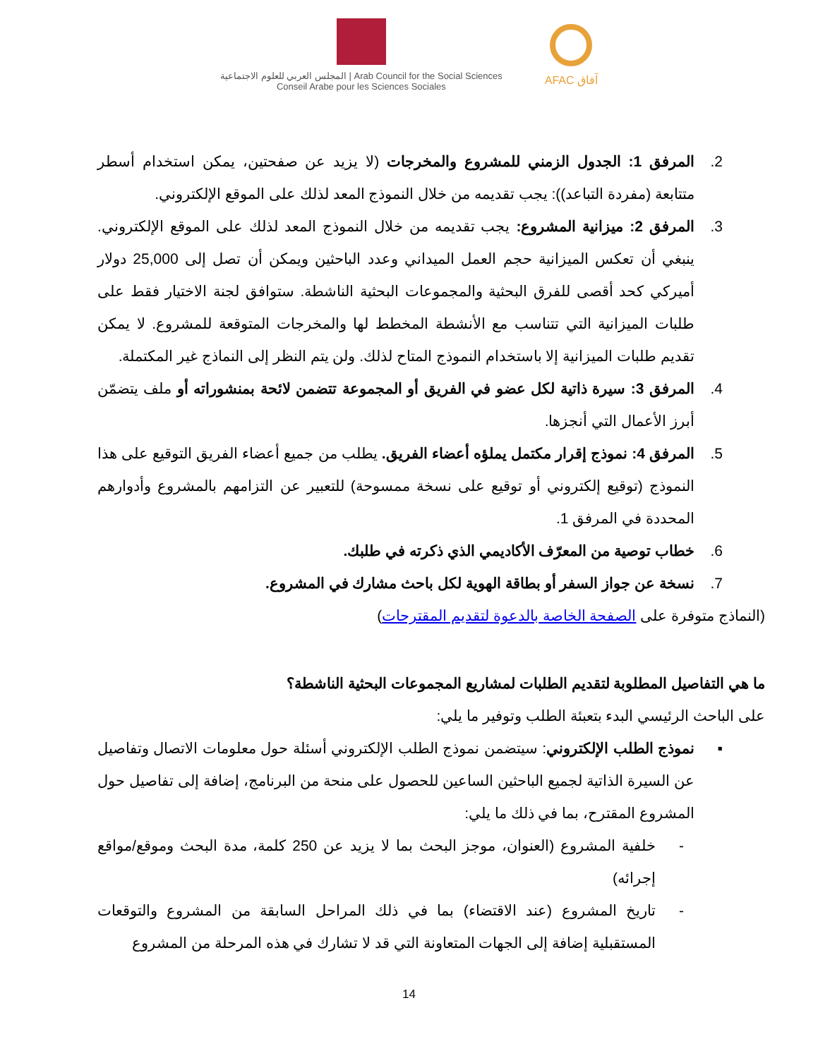المجلس العربي للعلوم الاجتماعية | Arab Council for the Social Sciences
Conseil Arabe pour les Sciences Sociales
AFAC آفاق
2. المرفق 1: الجدول الزمني للمشروع والمخرجات (لا يزيد عن صفحتين، يمكن استخدام أسطر متتابعة (مفردة التباعد)): يجب تقديمه من خلال النموذج المعد لذلك على الموقع الإلكتروني.
3. المرفق 2: ميزانية المشروع: يجب تقديمه من خلال النموذج المعد لذلك على الموقع الإلكتروني. ينبغي أن تعكس الميزانية حجم العمل الميداني وعدد الباحثين ويمكن أن تصل إلى 25,000 دولار أميركي كحد أقصى للفرق البحثية والمجموعات البحثية الناشطة. ستوافق لجنة الاختيار فقط على طلبات الميزانية التي تتناسب مع الأنشطة المخطط لها والمخرجات المتوقعة للمشروع. لا يمكن تقديم طلبات الميزانية إلا باستخدام النموذج المتاح لذلك. ولن يتم النظر إلى النماذج غير المكتملة.
4. المرفق 3: سيرة ذاتية لكل عضو في الفريق أو المجموعة تتضمن لائحة بمنشوراته أو ملف يتضمّن أبرز الأعمال التي أنجزها.
5. المرفق 4: نموذج إقرار مكتمل يملؤه أعضاء الفريق. يطلب من جميع أعضاء الفريق التوقيع على هذا النموذج (توقيع إلكتروني أو توقيع على نسخة ممسوحة) للتعبير عن التزامهم بالمشروع وأدوارهم المحددة في المرفق 1.
6. خطاب توصية من المعرّف الأكاديمي الذي ذكرته في طلبك.
7. نسخة عن جواز السفر أو بطاقة الهوية لكل باحث مشارك في المشروع.
(النماذج متوفرة على الصفحة الخاصة بالدعوة لتقديم المقترحات)
ما هي التفاصيل المطلوبة لتقديم الطلبات لمشاريع المجموعات البحثية الناشطة؟
على الباحث الرئيسي البدء بتعبئة الطلب وتوفير ما يلي:
▪ نموذج الطلب الإلكتروني: سيتضمن نموذج الطلب الإلكتروني أسئلة حول معلومات الاتصال وتفاصيل عن السيرة الذاتية لجميع الباحثين الساعين للحصول على منحة من البرنامج، إضافة إلى تفاصيل حول المشروع المقترح، بما في ذلك ما يلي:
- خلفية المشروع (العنوان، موجز البحث بما لا يزيد عن 250 كلمة، مدة البحث وموقع/مواقع إجرائه)
- تاريخ المشروع (عند الاقتضاء) بما في ذلك المراحل السابقة من المشروع والتوقعات المستقبلية إضافة إلى الجهات المتعاونة التي قد لا تشارك في هذه المرحلة من المشروع
14